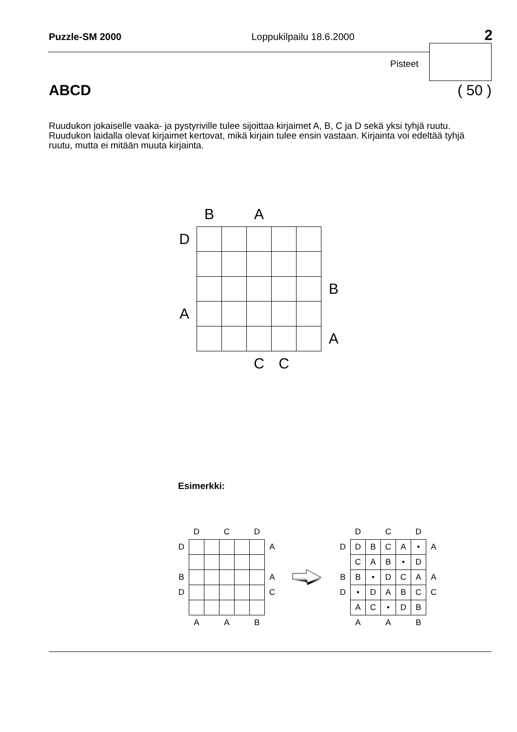Puzzle-SM 2000 Loppukilpailu 18.6.2000 2
Pisteet
ABCD ( 50 )
Ruudukon jokaiselle vaaka- ja pystyriville tulee sijoittaa kirjaimet A, B, C ja D sekä yksi tyhjä ruutu. Ruudukon laidalla olevat kirjaimet kertovat, mikä kirjain tulee ensin vastaan. Kirjainta voi edeltää tyhjä ruutu, mutta ei mitään muuta kirjainta.
| | B | | A | | | |
| D | | | | | | |
| | | | | | | B |
| A | | | | | | |
| | | | | | | A |
| | | | C | C | | |
Esimerkki:
| | D | | C | | D | |
| D | | | | | | A |
| B | | | | | | A |
| D | | | | | | C |
| | A | | A | | B | |
| | D | | C | | D | |
| D | D | B | C | A | • | A |
| | C | A | B | • | D | |
| B | B | • | D | C | A | A |
| D | • | D | A | B | C | C |
| | A | C | • | D | B | |
| | A | | A | | B | |